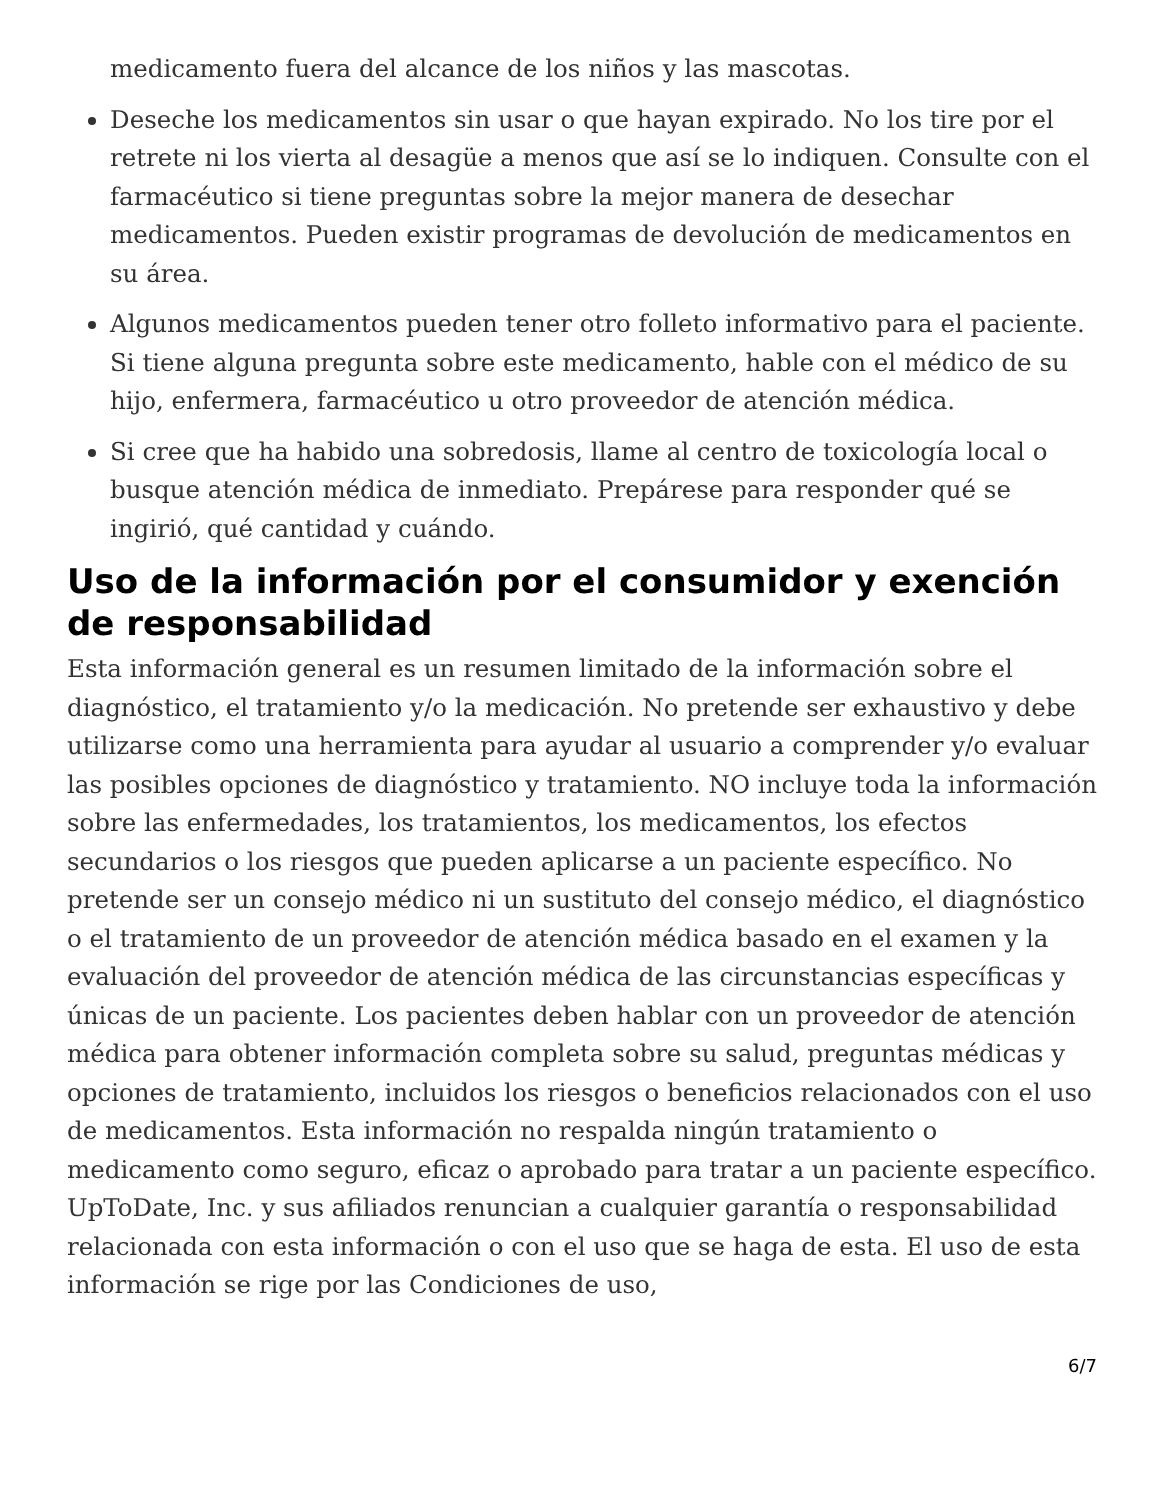medicamento fuera del alcance de los niños y las mascotas.
Deseche los medicamentos sin usar o que hayan expirado. No los tire por el retrete ni los vierta al desagüe a menos que así se lo indiquen. Consulte con el farmacéutico si tiene preguntas sobre la mejor manera de desechar medicamentos. Pueden existir programas de devolución de medicamentos en su área.
Algunos medicamentos pueden tener otro folleto informativo para el paciente. Si tiene alguna pregunta sobre este medicamento, hable con el médico de su hijo, enfermera, farmacéutico u otro proveedor de atención médica.
Si cree que ha habido una sobredosis, llame al centro de toxicología local o busque atención médica de inmediato. Prepárese para responder qué se ingirió, qué cantidad y cuándo.
Uso de la información por el consumidor y exención de responsabilidad
Esta información general es un resumen limitado de la información sobre el diagnóstico, el tratamiento y/o la medicación. No pretende ser exhaustivo y debe utilizarse como una herramienta para ayudar al usuario a comprender y/o evaluar las posibles opciones de diagnóstico y tratamiento. NO incluye toda la información sobre las enfermedades, los tratamientos, los medicamentos, los efectos secundarios o los riesgos que pueden aplicarse a un paciente específico. No pretende ser un consejo médico ni un sustituto del consejo médico, el diagnóstico o el tratamiento de un proveedor de atención médica basado en el examen y la evaluación del proveedor de atención médica de las circunstancias específicas y únicas de un paciente. Los pacientes deben hablar con un proveedor de atención médica para obtener información completa sobre su salud, preguntas médicas y opciones de tratamiento, incluidos los riesgos o beneficios relacionados con el uso de medicamentos. Esta información no respalda ningún tratamiento o medicamento como seguro, eficaz o aprobado para tratar a un paciente específico. UpToDate, Inc. y sus afiliados renuncian a cualquier garantía o responsabilidad relacionada con esta información o con el uso que se haga de esta. El uso de esta información se rige por las Condiciones de uso,
6/7